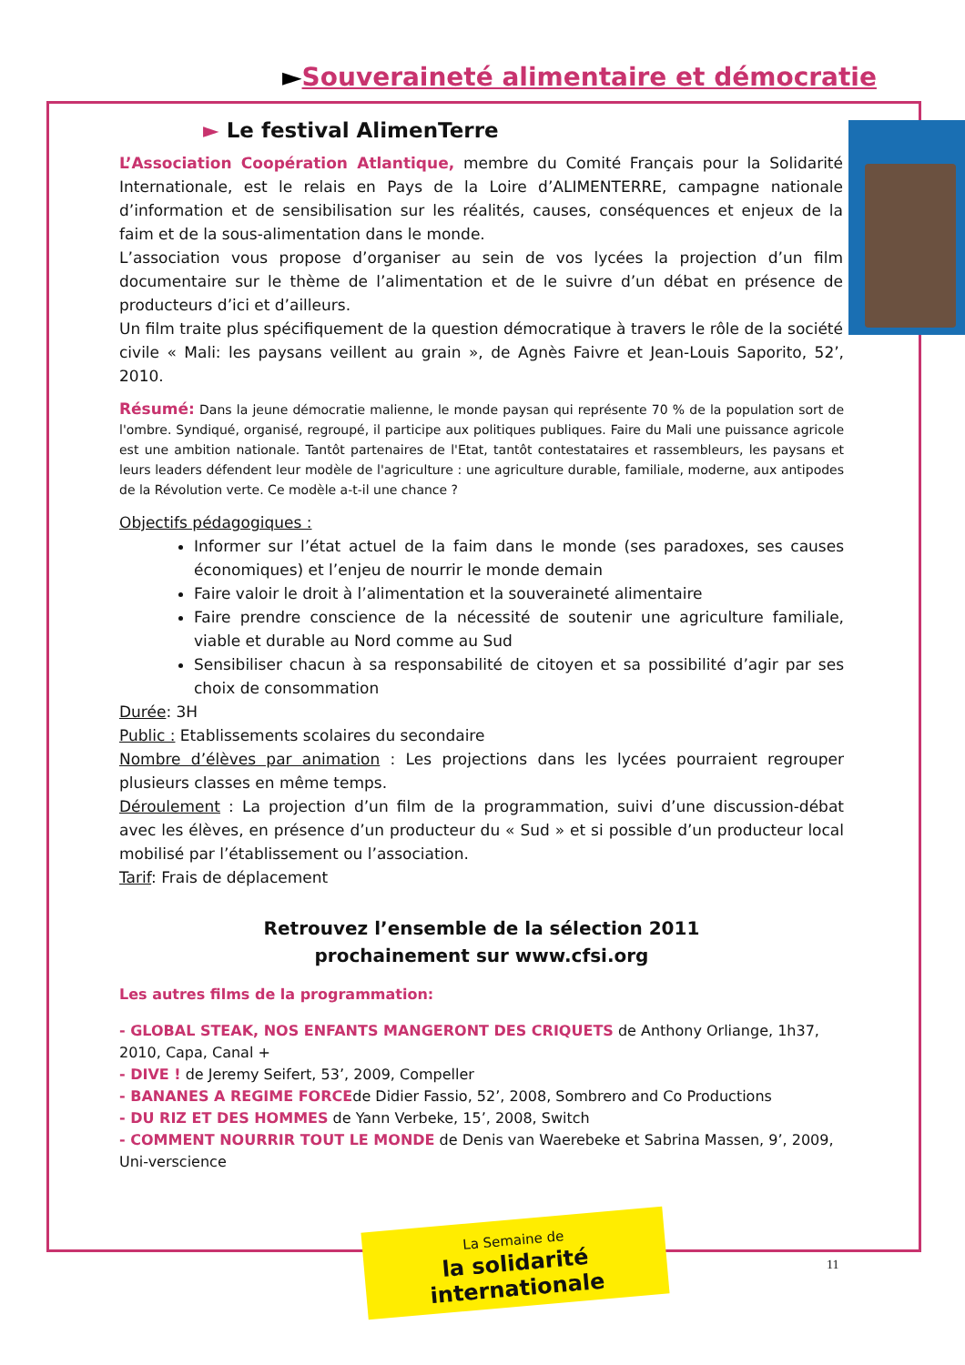►Souveraineté alimentaire et démocratie
► Le festival AlimenTerre
L’Association Coopération Atlantique, membre du Comité Français pour la Solidarité Internationale, est le relais en Pays de la Loire d’ALIMENTERRE, campagne nationale d’information et de sensibilisation sur les réalités, causes, conséquences et enjeux de la faim et de la sous-alimentation dans le monde.
L’association vous propose d’organiser au sein de vos lycées la projection d’un film documentaire sur le thème de l’alimentation et de le suivre d’un débat en présence de producteurs d’ici et d’ailleurs.
Un film traite plus spécifiquement de la question démocratique à travers le rôle de la société civile « Mali: les paysans veillent au grain », de Agnès Faivre et Jean-Louis Saporito, 52’, 2010.
Résumé: Dans la jeune démocratie malienne, le monde paysan qui représente 70 % de la population sort de l'ombre. Syndiqué, organisé, regroupé, il participe aux politiques publiques. Faire du Mali une puissance agricole est une ambition nationale. Tantôt partenaires de l'Etat, tantôt contestataires et rassembleurs, les paysans et leurs leaders défendent leur modèle de l'agriculture : une agriculture durable, familiale, moderne, aux antipodes de la Révolution verte. Ce modèle a-t-il une chance ?
Objectifs pédagogiques :
Informer sur l’état actuel de la faim dans le monde (ses paradoxes, ses causes économiques) et l’enjeu de nourrir le monde demain
Faire valoir le droit à l’alimentation et la souveraineté alimentaire
Faire prendre conscience de la nécessité de soutenir une agriculture familiale, viable et durable au Nord comme au Sud
Sensibiliser chacun à sa responsabilité de citoyen et sa possibilité d’agir par ses choix de consommation
Durée: 3H
Public : Etablissements scolaires du secondaire
Nombre d’élèves par animation : Les projections dans les lycées pourraient regrouper plusieurs classes en même temps.
Déroulement : La projection d’un film de la programmation, suivi d’une discussion-débat avec les élèves, en présence d’un producteur du « Sud » et si possible d’un producteur local mobilisé par l’établissement ou l’association.
Tarif: Frais de déplacement
Retrouvez l’ensemble de la sélection 2011
prochainement sur www.cfsi.org
Les autres films de la programmation:
- GLOBAL STEAK, NOS ENFANTS MANGERONT DES CRIQUETS de Anthony Orliange, 1h37, 2010, Capa, Canal +
- DIVE ! de Jeremy Seifert, 53’, 2009, Compeller
- BANANES A REGIME FORCEde Didier Fassio, 52’, 2008, Sombrero and Co Productions
- DU RIZ ET DES HOMMES de Yann Verbeke, 15’, 2008, Switch
- COMMENT NOURRIR TOUT LE MONDE de Denis van Waerebeke et Sabrina Massen, 9’, 2009, Uni-verscience
La Semaine de
la solidarité internationale
11